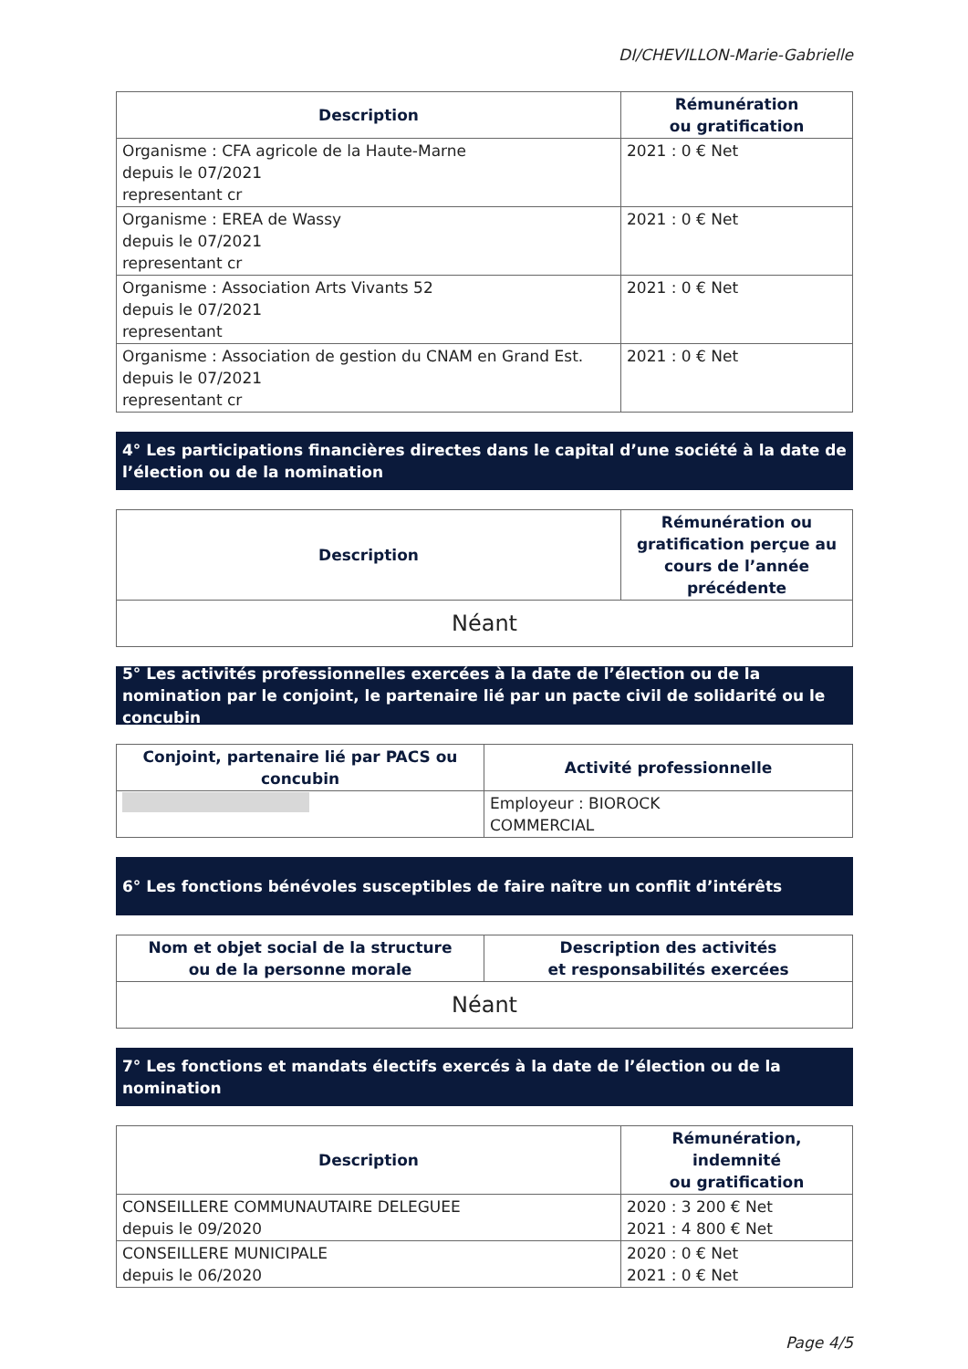DI/CHEVILLON-Marie-Gabrielle
| Description | Rémunération ou gratification |
| --- | --- |
| Organisme : CFA agricole de la Haute-Marne depuis le 07/2021 representant cr | 2021 : 0 € Net |
| Organisme : EREA de Wassy depuis le 07/2021 representant cr | 2021 : 0 € Net |
| Organisme : Association Arts Vivants 52 depuis le 07/2021 representant | 2021 : 0 € Net |
| Organisme : Association de gestion du CNAM en Grand Est. depuis le 07/2021 representant cr | 2021 : 0 € Net |
4° Les participations financières directes dans le capital d’une société à la date de l’élection ou de la nomination
| Description | Rémunération ou gratification perçue au cours de l’année précédente |
| --- | --- |
| Néant | |
5° Les activités professionnelles exercées à la date de l’élection ou de la nomination par le conjoint, le partenaire lié par un pacte civil de solidarité ou le concubin
| Conjoint, partenaire lié par PACS ou concubin | Activité professionnelle |
| --- | --- |
| | Employeur : BIOROCK COMMERCIAL |
6° Les fonctions bénévoles susceptibles de faire naître un conflit d’intérêts
| Nom et objet social de la structure ou de la personne morale | Description des activités et responsabilités exercées |
| --- | --- |
| Néant | |
7° Les fonctions et mandats électifs exercés à la date de l’élection ou de la nomination
| Description | Rémunération, indemnité ou gratification |
| --- | --- |
| CONSEILLERE COMMUNAUTAIRE DELEGUEE depuis le 09/2020 | 2020 : 3 200 € Net 2021 : 4 800 € Net |
| CONSEILLERE MUNICIPALE depuis le 06/2020 | 2020 : 0 € Net 2021 : 0 € Net |
Page 4/5